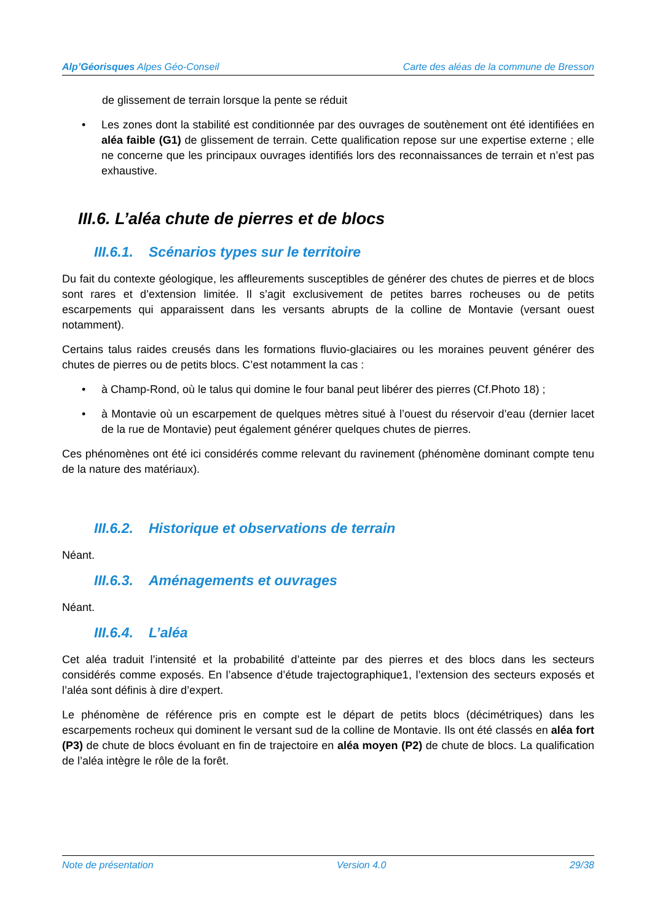Alp’Géorisques Alpes Géo-Conseil
Carte des aléas de la commune de Bresson
de glissement de terrain lorsque la pente se réduit
• Les zones dont la stabilité est conditionnée par des ouvrages de soutènement ont été identifiées en aléa faible (G1) de glissement de terrain. Cette qualification repose sur une expertise externe ; elle ne concerne que les principaux ouvrages identifiés lors des reconnaissances de terrain et n’est pas exhaustive.
III.6. L’aléa chute de pierres et de blocs
III.6.1. Scénarios types sur le territoire
Du fait du contexte géologique, les affleurements susceptibles de générer des chutes de pierres et de blocs sont rares et d’extension limitée. Il s’agit exclusivement de petites barres rocheuses ou de petits escarpements qui apparaissent dans les versants abrupts de la colline de Montavie (versant ouest notamment).
Certains talus raides creusés dans les formations fluvio-glaciaires ou les moraines peuvent générer des chutes de pierres ou de petits blocs. C’est notamment la cas :
• à Champ-Rond, où le talus qui domine le four banal peut libérer des pierres (Cf.Photo 18) ;
• à Montavie où un escarpement de quelques mètres situé à l’ouest du réservoir d’eau (dernier lacet de la rue de Montavie) peut également générer quelques chutes de pierres.
Ces phénomènes ont été ici considérés comme relevant du ravinement (phénomène dominant compte tenu de la nature des matériaux).
III.6.2. Historique et observations de terrain
Néant.
III.6.3. Aménagements et ouvrages
Néant.
III.6.4. L’aléa
Cet aléa traduit l’intensité et la probabilité d’atteinte par des pierres et des blocs dans les secteurs considérés comme exposés. En l’absence d’étude trajectographique1, l’extension des secteurs exposés et l’aléa sont définis à dire d’expert.
Le phénomène de référence pris en compte est le départ de petits blocs (décimétriques) dans les escarpements rocheux qui dominent le versant sud de la colline de Montavie. Ils ont été classés en aléa fort (P3) de chute de blocs évoluant en fin de trajectoire en aléa moyen (P2) de chute de blocs. La qualification de l’aléa intègre le rôle de la forêt.
Note de présentation Version 4.0 29/38